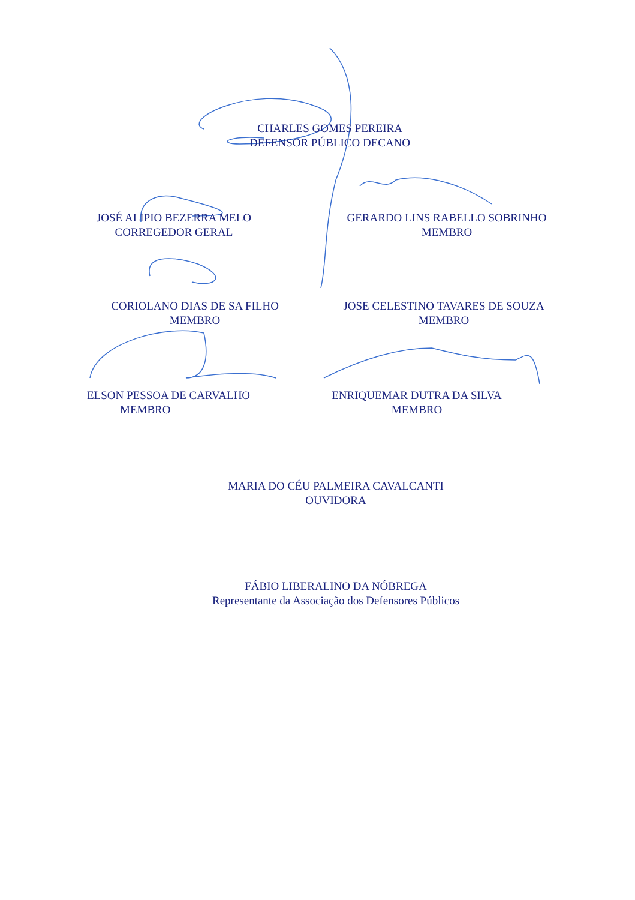CHARLES GOMES PEREIRA
DEFENSOR PÚBLICO DECANO
JOSÉ ALIPIO BEZERRA MELO
CORREGEDOR GERAL
GERARDO LINS RABELLO SOBRINHO
MEMBRO
CORIOLANO DIAS DE SA FILHO
MEMBRO
JOSE CELESTINO TAVARES DE SOUZA
MEMBRO
ELSON PESSOA DE CARVALHO
MEMBRO
ENRIQUEMAR DUTRA DA SILVA
MEMBRO
MARIA DO CÉU PALMEIRA CAVALCANTI
OUVIDORA
FÁBIO LIBERALINO DA NÓBREGA
Representante da Associação dos Defensores Públicos